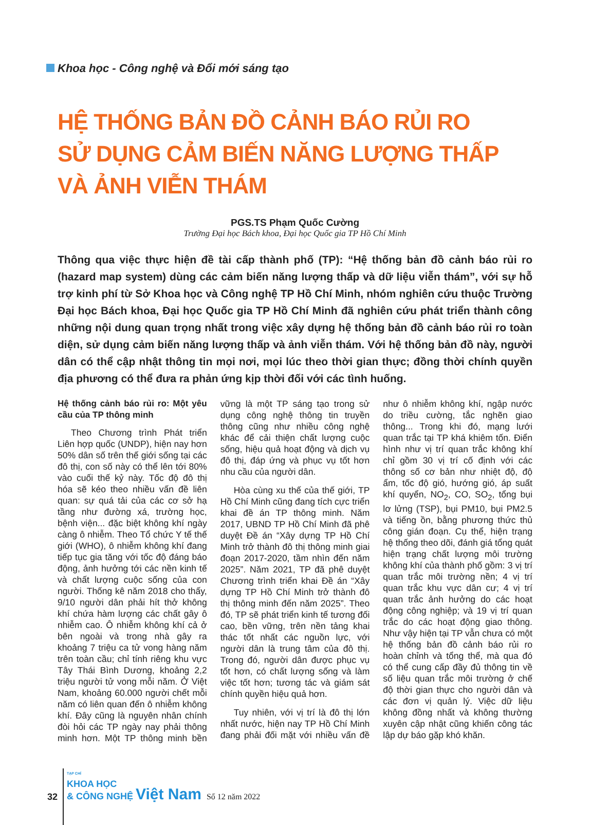Khoa học - Công nghệ và Đổi mới sáng tạo
HỆ THỐNG BẢN ĐỒ CẢNH BÁO RỦI RO
SỬ DỤNG CẢM BIẾN NĂNG LƯỢNG THẤP VÀ ẢNH VIỄN THÁM
PGS.TS Phạm Quốc Cường
Trường Đại học Bách khoa, Đại học Quốc gia TP Hồ Chí Minh
Thông qua việc thực hiện đề tài cấp thành phố (TP): “Hệ thống bản đồ cảnh báo rủi ro (hazard map system) dùng các cảm biến năng lượng thấp và dữ liệu viễn thám”, với sự hỗ trợ kinh phí từ Sở Khoa học và Công nghệ TP Hồ Chí Minh, nhóm nghiên cứu thuộc Trường Đại học Bách khoa, Đại học Quốc gia TP Hồ Chí Minh đã nghiên cứu phát triển thành công những nội dung quan trọng nhất trong việc xây dựng hệ thống bản đồ cảnh báo rủi ro toàn diện, sử dụng cảm biến năng lượng thấp và ảnh viễn thám. Với hệ thống bản đồ này, người dân có thể cập nhật thông tin mọi nơi, mọi lúc theo thời gian thực; đồng thời chính quyền địa phương có thể đưa ra phản ứng kịp thời đối với các tình huống.
Hệ thống cảnh báo rủi ro: Một yêu cầu của TP thông minh
Theo Chương trình Phát triển Liên hợp quốc (UNDP), hiện nay hơn 50% dân số trên thế giới sống tại các đô thị, con số này có thể lên tới 80% vào cuối thế kỷ này. Tốc độ đô thị hóa sẽ kéo theo nhiều vấn đề liên quan: sự quá tải của các cơ sở hạ tầng như đường xá, trường học, bệnh viện... đặc biệt không khí ngày càng ô nhiễm. Theo Tổ chức Y tế thế giới (WHO), ô nhiễm không khí đang tiếp tục gia tăng với tốc độ đáng báo động, ảnh hưởng tới các nền kinh tế và chất lượng cuộc sống của con người. Thống kê năm 2018 cho thấy, 9/10 người dân phải hít thở không khí chứa hàm lượng các chất gây ô nhiễm cao. Ô nhiễm không khí cả ở bên ngoài và trong nhà gây ra khoảng 7 triệu ca tử vong hàng năm trên toàn cầu; chỉ tính riêng khu vực Tây Thái Bình Dương, khoảng 2,2 triệu người tử vong mỗi năm. Ở Việt Nam, khoảng 60.000 người chết mỗi năm có liên quan đến ô nhiễm không khí. Đây cũng là nguyên nhân chính đòi hỏi các TP ngày nay phải thông minh hơn. Một TP thông minh bền vững là một TP sáng tạo trong sử dụng công nghệ thông tin truyền thông cũng như nhiều công nghệ khác để cải thiện chất lượng cuộc sống, hiệu quả hoạt động và dịch vụ đô thị, đáp ứng và phục vụ tốt hơn nhu cầu của người dân.
Hòa cùng xu thế của thế giới, TP Hồ Chí Minh cũng đang tích cực triển khai đề án TP thông minh. Năm 2017, UBND TP Hồ Chí Minh đã phê duyệt Đề án “Xây dựng TP Hồ Chí Minh trở thành đô thị thông minh giai đoạn 2017-2020, tầm nhìn đến năm 2025”. Năm 2021, TP đã phê duyệt Chương trình triển khai Đề án “Xây dựng TP Hồ Chí Minh trở thành đô thị thông minh đến năm 2025”. Theo đó, TP sẽ phát triển kinh tế tương đối cao, bền vững, trên nền tảng khai thác tốt nhất các nguồn lực, với người dân là trung tâm của đô thị. Trong đó, người dân được phục vụ tốt hơn, có chất lượng sống và làm việc tốt hơn; tương tác và giám sát chính quyền hiệu quả hơn.
Tuy nhiên, với vị trí là đô thị lớn nhất nước, hiện nay TP Hồ Chí Minh đang phải đối mặt với nhiều vấn đề như ô nhiễm không khí, ngập nước do triều cường, tắc nghẽn giao thông... Trong khi đó, mạng lưới quan trắc tại TP khá khiêm tốn. Điển hình như vị trí quan trắc không khí chỉ gồm 30 vị trí cố định với các thông số cơ bản như nhiệt độ, độ ẩm, tốc độ gió, hướng gió, áp suất khí quyển, NO<sub>2</sub>, CO, SO<sub>2</sub>, tổng bụi lơ lửng (TSP), bụi PM10, bụi PM2.5 và tiếng ồn, bằng phương thức thủ công gián đoạn. Cụ thể, hiện trạng hệ thống theo dõi, đánh giá tổng quát hiện trạng chất lượng môi trường không khí của thành phố gồm: 3 vị trí quan trắc môi trường nền; 4 vị trí quan trắc khu vực dân cư; 4 vị trí quan trắc ảnh hưởng do các hoạt động công nghiệp; và 19 vị trí quan trắc do các hoạt động giao thông. Như vậy hiện tại TP vẫn chưa có một hệ thống bản đồ cảnh báo rủi ro hoàn chỉnh và tổng thể, mà qua đó có thể cung cấp đầy đủ thông tin về số liệu quan trắc môi trường ở chế độ thời gian thực cho người dân và các đơn vị quản lý. Việc dữ liệu không đồng nhất và không thường xuyên cập nhật cũng khiến công tác lập dự báo gặp khó khăn.
32
TẠP CHÍ
KHOA HỌC
& CÔNG NGHỆ Việt Nam
Số 12 năm 2022